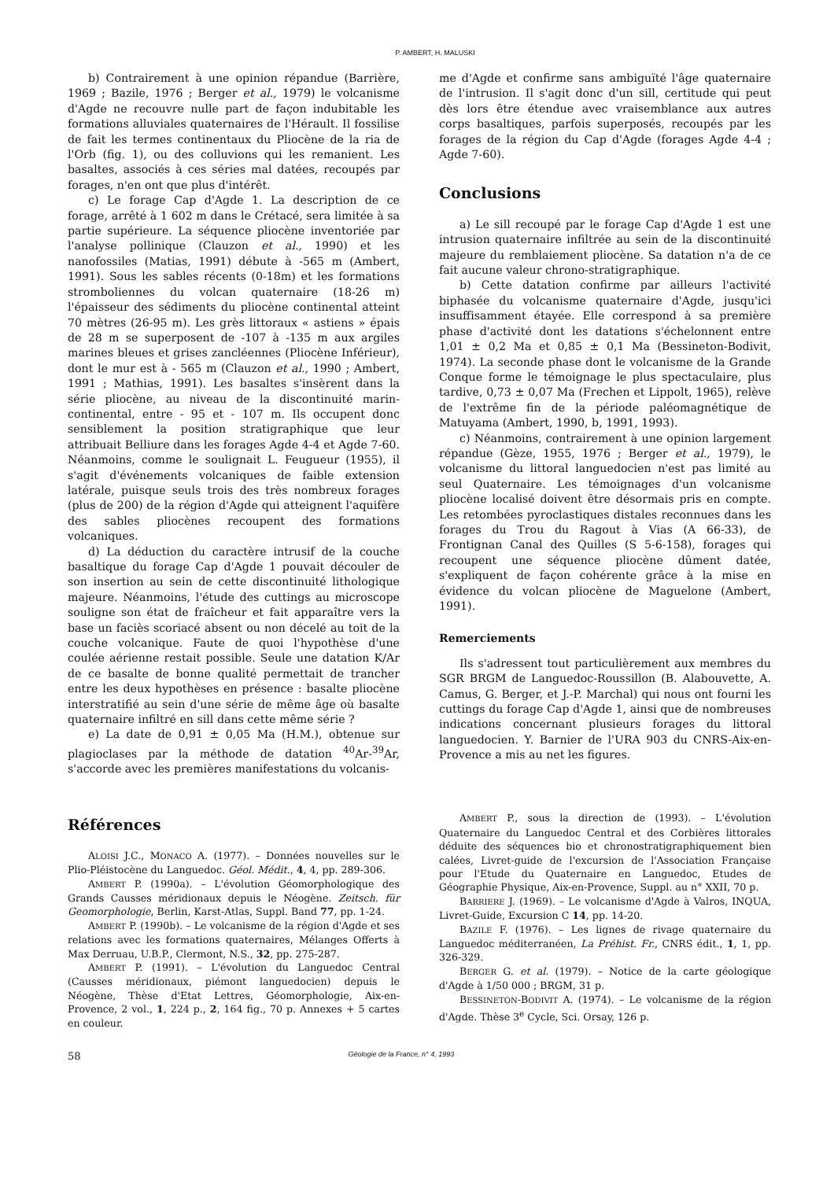P. AMBERT, H. MALUSKI
b) Contrairement à une opinion répandue (Barrière, 1969 ; Bazile, 1976 ; Berger et al., 1979) le volcanisme d'Agde ne recouvre nulle part de façon indubitable les formations alluviales quaternaires de l'Hérault. Il fossilise de fait les termes continentaux du Pliocène de la ria de l'Orb (fig. 1), ou des colluvions qui les remanient. Les basaltes, associés à ces séries mal datées, recoupés par forages, n'en ont que plus d'intérêt.
c) Le forage Cap d'Agde 1. La description de ce forage, arrêté à 1 602 m dans le Crétacé, sera limitée à sa partie supérieure. La séquence pliocène inventoriée par l'analyse pollinique (Clauzon et al., 1990) et les nanofossiles (Matias, 1991) débute à -565 m (Ambert, 1991). Sous les sables récents (0-18m) et les formations stromboliennes du volcan quaternaire (18-26 m) l'épaisseur des sédiments du pliocène continental atteint 70 mètres (26-95 m). Les grès littoraux « astiens » épais de 28 m se superposent de -107 à -135 m aux argiles marines bleues et grises zancléennes (Pliocène Inférieur), dont le mur est à - 565 m (Clauzon et al., 1990 ; Ambert, 1991 ; Mathias, 1991). Les basaltes s'insèrent dans la série pliocène, au niveau de la discontinuité marin-continental, entre - 95 et - 107 m. Ils occupent donc sensiblement la position stratigraphique que leur attribuait Belliure dans les forages Agde 4-4 et Agde 7-60. Néanmoins, comme le soulignait L. Feugueur (1955), il s'agit d'événements volcaniques de faible extension latérale, puisque seuls trois des très nombreux forages (plus de 200) de la région d'Agde qui atteignent l'aquifère des sables pliocènes recoupent des formations volcaniques.
d) La déduction du caractère intrusif de la couche basaltique du forage Cap d'Agde 1 pouvait découler de son insertion au sein de cette discontinuité lithologique majeure. Néanmoins, l'étude des cuttings au microscope souligne son état de fraîcheur et fait apparaître vers la base un faciès scoriacé absent ou non décelé au toit de la couche volcanique. Faute de quoi l'hypothèse d'une coulée aérienne restait possible. Seule une datation K/Ar de ce basalte de bonne qualité permettait de trancher entre les deux hypothèses en présence : basalte pliocène interstratifié au sein d'une série de même âge où basalte quaternaire infiltré en sill dans cette même série ?
e) La date de 0,91 ± 0,05 Ma (H.M.), obtenue sur plagioclases par la méthode de datation <sup>40</sup>Ar-<sup>39</sup>Ar, s'accorde avec les premières manifestations du volcanis-
me d'Agde et confirme sans ambiguïté l'âge quaternaire de l'intrusion. Il s'agit donc d'un sill, certitude qui peut dès lors être étendue avec vraisemblance aux autres corps basaltiques, parfois superposés, recoupés par les forages de la région du Cap d'Agde (forages Agde 4-4 ; Agde 7-60).
Conclusions
a) Le sill recoupé par le forage Cap d'Agde 1 est une intrusion quaternaire infiltrée au sein de la discontinuité majeure du remblaiement pliocène. Sa datation n'a de ce fait aucune valeur chrono-stratigraphique.
b) Cette datation confirme par ailleurs l'activité biphasée du volcanisme quaternaire d'Agde, jusqu'ici insuffisamment étayée. Elle correspond à sa première phase d'activité dont les datations s'échelonnent entre 1,01 ± 0,2 Ma et 0,85 ± 0,1 Ma (Bessineton-Bodivit, 1974). La seconde phase dont le volcanisme de la Grande Conque forme le témoignage le plus spectaculaire, plus tardive, 0,73 ± 0,07 Ma (Frechen et Lippolt, 1965), relève de l'extrême fin de la période paléomagnétique de Matuyama (Ambert, 1990, b, 1991, 1993).
c) Néanmoins, contrairement à une opinion largement répandue (Gèze, 1955, 1976 ; Berger et al., 1979), le volcanisme du littoral languedocien n'est pas limité au seul Quaternaire. Les témoignages d'un volcanisme pliocène localisé doivent être désormais pris en compte. Les retombées pyroclastiques distales reconnues dans les forages du Trou du Ragout à Vias (A 66-33), de Frontignan Canal des Quilles (S 5-6-158), forages qui recoupent une séquence pliocène dûment datée, s'expliquent de façon cohérente grâce à la mise en évidence du volcan pliocène de Maguelone (Ambert, 1991).
Remerciements
Ils s'adressent tout particulièrement aux membres du SGR BRGM de Languedoc-Roussillon (B. Alabouvette, A. Camus, G. Berger, et J.-P. Marchal) qui nous ont fourni les cuttings du forage Cap d'Agde 1, ainsi que de nombreuses indications concernant plusieurs forages du littoral languedocien. Y. Barnier de l'URA 903 du CNRS-Aix-en-Provence a mis au net les figures.
Références
ALOISI J.C., MONACO A. (1977). – Données nouvelles sur le Plio-Pléistocène du Languedoc. Géol. Médit., 4, 4, pp. 289-306.
AMBERT P. (1990a). – L'évolution Géomorphologique des Grands Causses méridionaux depuis le Néogène. Zeitsch. für Geomorphologie, Berlin, Karst-Atlas, Suppl. Band 77, pp. 1-24.
AMBERT P. (1990b). – Le volcanisme de la région d'Agde et ses relations avec les formations quaternaires, Mélanges Offerts à Max Derruau, U.B.P., Clermont, N.S., 32, pp. 275-287.
AMBERT P. (1991). – L'évolution du Languedoc Central (Causses méridionaux, piémont languedocien) depuis le Néogène, Thèse d'Etat Lettres, Géomorphologie, Aix-en-Provence, 2 vol., 1, 224 p., 2, 164 fig., 70 p. Annexes + 5 cartes en couleur.
AMBERT P., sous la direction de (1993). – L'évolution Quaternaire du Languedoc Central et des Corbières littorales déduite des séquences bio et chronostratigraphiquement bien calées, Livret-guide de l'excursion de l'Association Française pour l'Etude du Quaternaire en Languedoc, Etudes de Géographie Physique, Aix-en-Provence, Suppl. au n° XXII, 70 p.
BARRIERE J. (1969). – Le volcanisme d'Agde à Valros, INQUA, Livret-Guide, Excursion C 14, pp. 14-20.
BAZILE F. (1976). – Les lignes de rivage quaternaire du Languedoc méditerranéen, La Préhist. Fr., CNRS édit., 1, 1, pp. 326-329.
BERGER G. et al. (1979). – Notice de la carte géologique d'Agde à 1/50 000 ; BRGM, 31 p.
BESSINETON-BODIVIT A. (1974). – Le volcanisme de la région d'Agde. Thèse 3<sup>e</sup> Cycle, Sci. Orsay, 126 p.
58 Géologie de la France, n° 4, 1993